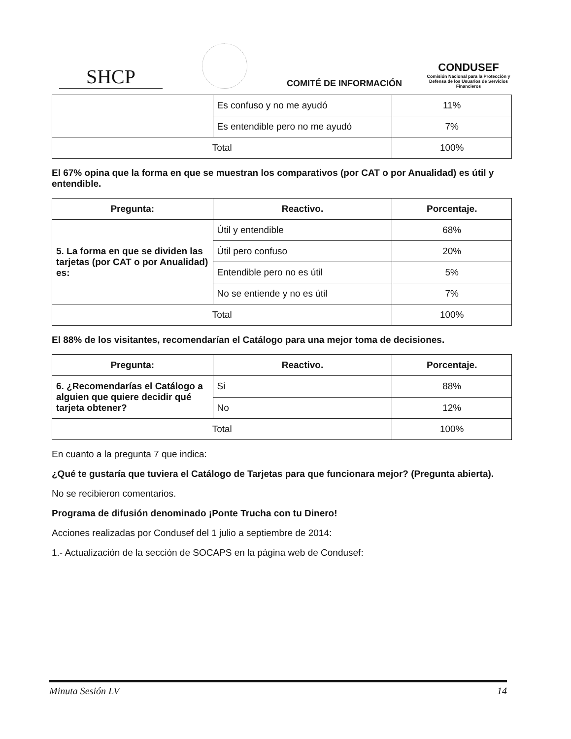SHCP
COMITÉ DE INFORMACIÓN
CONDUSEF
Comisión Nacional para la Protección y Defensa de los Usuarios de Servicios Financieros
| | Es confuso y no me ayudó | 11% |
| | Es entendible pero no me ayudó | 7% |
| Total | | 100% |
El 67% opina que la forma en que se muestran los comparativos (por CAT o por Anualidad) es útil y entendible.
| Pregunta: | Reactivo. | Porcentaje. |
| --- | --- | --- |
| 5. La forma en que se dividen las tarjetas (por CAT o por Anualidad) es: | Útil y entendible | 68% |
| | Útil pero confuso | 20% |
| | Entendible pero no es útil | 5% |
| | No se entiende y no es útil | 7% |
| Total | | 100% |
El 88% de los visitantes, recomendarían el Catálogo para una mejor toma de decisiones.
| Pregunta: | Reactivo. | Porcentaje. |
| --- | --- | --- |
| 6. ¿Recomendarías el Catálogo a alguien que quiere decidir qué tarjeta obtener? | Si | 88% |
| | No | 12% |
| Total | | 100% |
En cuanto a la pregunta 7 que indica:
¿Qué te gustaría que tuviera el Catálogo de Tarjetas para que funcionara mejor? (Pregunta abierta).
No se recibieron comentarios.
Programa de difusión denominado ¡Ponte Trucha con tu Dinero!
Acciones realizadas por Condusef del 1 julio a septiembre de 2014:
1.- Actualización de la sección de SOCAPS en la página web de Condusef:
Minuta Sesión LV 14